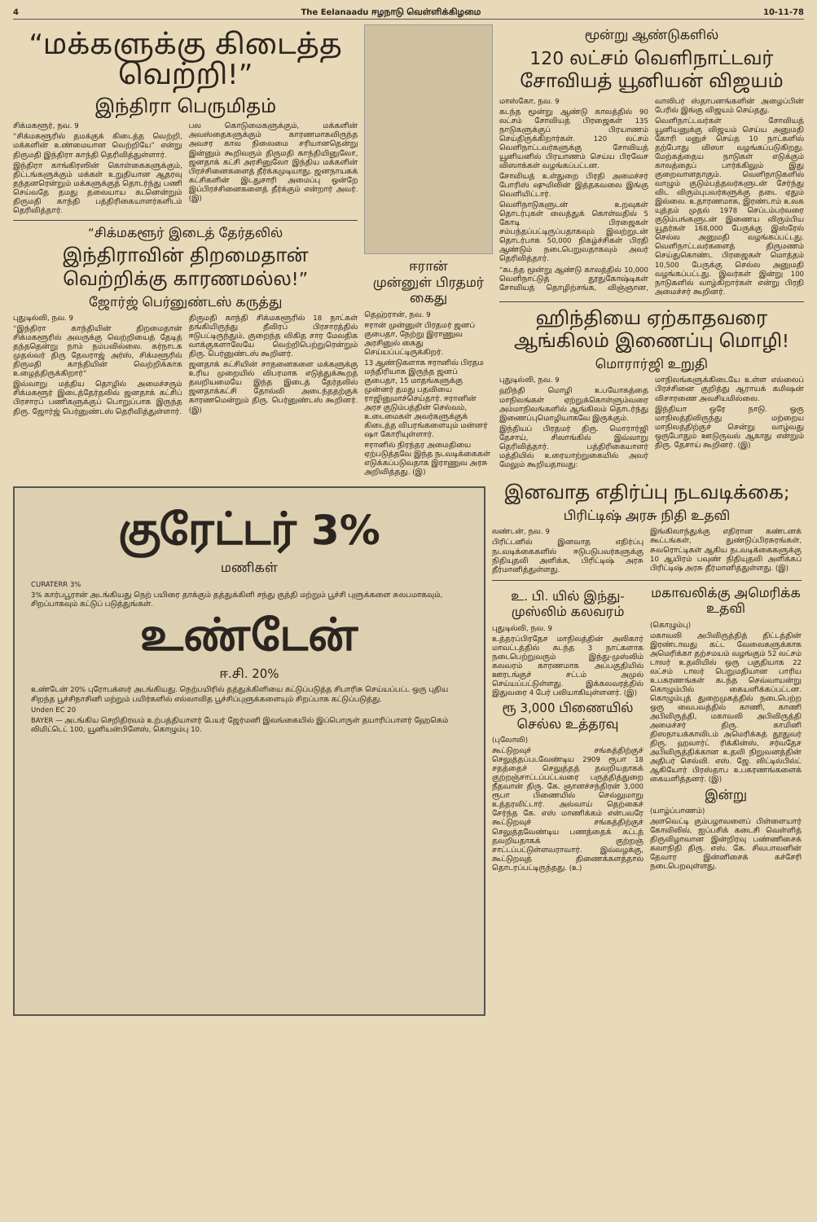4 The Eelanaadu ஈழநாடு வெள்ளிக்கிழமை 10-11-78
“மக்களுக்கு கிடைத்த வெற்றி!”
இந்திரா பெருமிதம்
சிக்மகளூர், நவ. 9
“சிக்மகளூரில் தமக்குக் கிடைத்த வெற்றி, மக்களின் உண்மையான வெற்றியே” என்று திருமதி இந்திரா காந்தி தெரிவித்துள்ளார்.
இந்திரா காங்கிரஸின் கொள்கைகளுக்கும், திட்டங்களுக்கும் மக்கள் உறுதியான ஆதரவு தந்தனரென்றும் மக்களுக்குத் தொடர்ந்து பணி செய்வதே தமது தலையாய கடனென்றும் திருமதி காந்தி பத்திரிகையாளர்களிடம் தெரிவித்தார்.
பல கொடுமைகளுக்கும், மக்களின் அவஸ்தைகளுக்கும் காரணமாகவிருந்த அவசர கால நிலைமை சரியானதென்று இன்னும் கூறிவரும் திருமதி காந்தியினுலோ, ஜனதாக் கட்சி அரசினுலோ இந்திய மக்களின் பிரச்சினைகளைத் தீர்க்கமுடியாது. ஜனநாயகக் கட்சிகளின் இடதுசாரி அமைப்பு ஒன்றே இப்பிரச்சினைகளைத் தீர்க்கும் என்றார் அவர். (இ)
“சிக்மகளூர் இடைத் தேர்தலில்
இந்திராவின் திறமைதான் வெற்றிக்கு காரணமல்ல!”
ஜோர்ஜ் பெர்னுண்டஸ் கருத்து
புதுடில்லி, நவ. 9
“இந்திரா காந்தியின் திறமைதான் சிக்மகளூரில் அவருக்கு வெற்றியைத் தேடித் தந்ததென்று நாம் நம்பவில்லை. கர்நாடக முதல்வர் திரு தேவராஜ் அர்ஸ், சிக்மளூரில் திருமதி காந்தியின் வெற்றிக்காக உழைத்திருக்கிறார்”
இவ்வாறு மத்திய தொழில் அமைச்சரும் சிக்மகளூர் இடைத்தேர்தலில் ஜனதாக் கட்சிப் பிரசாரப் பணிகளுக்குப் பொறுப்பாக இருந்த திரு. ஜோர்ஜ் பெர்னுண்டஸ் தெரிவித்துள்ளார்.
திருமதி காந்தி சிக்மகளூரில் 18 நாட்கள் தங்கியிருந்து தீவிரப் பிரசாரத்தில் ஈடுபட்டிருந்தும், குறைந்த விகித சார மேலதிக வாக்குகளாலேயே வெற்றிபெற்றுரென்றும் திரு. பெர்னுண்டஸ் கூறினர்.
ஜனதாக் கட்சியின் சாதனைகளை மக்களுக்கு உரிய முறையில் விபரமாக எடுத்துக்கூறத் தவறியமையே இந்த இடைத் தேர்தலில் ஜனதாக்கட்சி தோல்வி அடைந்ததற்குக் காரணமென்றும் திரு. பெர்னுண்டஸ் கூறினர். (இ)
ஈரான்
முன்னுள் பிரதமர் கைது
தெஹ்ரான், நவ. 9
ஈரான் முன்னுள் பிரதமர் ஜனப் குபைதா, நேற்று இராணுவ அரசினுல் கைது செய்யப்பட்டிருக்கிறர்.
13 ஆண்டுகளாக ஈரானில் பிரதம மந்திரியாக இருந்த ஜனப் குபைதா, 15 மாதங்களுக்கு முன்னர் தமது பதவியை ராஜினுமாச்செய்தார். ஈரானின் அரச குடும்பத்தின் செல்வம், உடைமைகள் அவர்களுக்குக் கிடைத்த விபரங்களையும் மன்னர் ஷா கோரியுள்ளார்.
ஈரானில் நிரந்தர அமைதியை ஏற்படுத்தவே இந்த நடவடிக்கைகள் எடுக்கப்படுவதாக இராணுவ அரசு அறிவித்தது. (இ)
மூன்று ஆண்டுகளில்
120 லட்சம் வெளிநாட்டவர் சோவியத் யூனியன் விஜயம்
மாஸ்கோ, நவ. 9
கடந்த மூன்று ஆண்டு காலத்தில் 90 லட்சம் சோவியத் பிரஜைகள் 135 நாடுகளுக்குப் பிரயாணம் செய்திருக்கிறார்கள். 120 லட்சம் வெளிநாட்டவர்களுக்கு சோவியத் யூனியனில் பிரயாணம் செய்ய பிரவேச விஸாக்கள் வழங்கப்பட்டன.
சோவியத் உள்துறை பிரதி அமைச்சர் போரிஸ் ஷுமிலின் இத்தகவலை இங்கு வெளியிட்டார்.
வெளிநாடுகளுடன் உறவுகள் தொடர்புகள் வைத்துக் கொள்வதில் 5 கோடி பிரஜைகள் சம்பந்தப்பட்டிருப்பதாகவும் இவற்றுடன் தொடர்பாக 50,000 நிகழ்ச்சிகள் பிரதி ஆண்டும் நடைபெறுவதாகவும் அவர் தெரிவித்தார்.
“கடந்த மூன்று ஆண்டு காலத்தில் 10,000 வெளிநாட்டுத் தூதுகோஷ்டிகள் சோவியத் தொழிற்சங்க, விஞ்ஞான, வாலிபர் ஸ்தாபனங்களின் அழைப்பின் பேரில் இங்கு விஜயம் செய்தது.
வெளிநாட்டவர்கள் சோவியத் யூனியனுக்கு விஜயம் செய்ய அனுமதி கோரி மனுச் செய்த 10 நாட்களில் தற்போது விஸா வழங்கப்படுகிறது. மேற்கத்தைய நாடுகள் எடுக்கும் காலத்தைப் பார்க்கிலும் இது குறைவானதாகும். வெளிநாடுகளில் வாழும் குடும்பத்தவர்களுடன் சேர்ந்து விட விரும்புபவர்களுக்கு தடை ஏதும் இல்லை. உதாரணமாக, இரண்டாம் உலக யுத்தம் முதல் 1978 செப்டம்பர்வரை குடும்பங்களுடன் இணைய விரும்பிய யூதர்கள் 168,000 பேருக்கு இஸ்ரேல் செல்ல அனுமதி வழங்கப்பட்டது. வெளிநாட்டவர்களைத் திருமணம் செய்துகொண்ட பிரஜைகள் மொத்தம் 10,500 பேருக்கு செல்ல அனுமதி வழங்கப்பட்டது. இவர்கள் இன்று 100 நாடுகளில் வாழ்கிறார்கள் என்று பிரதி அமைச்சர் கூறினர்.
ஹிந்தியை ஏற்காதவரை ஆங்கிலம் இணைப்பு மொழி!
மொரார்ஜி உறுதி
புதுடில்லி, நவ. 9
ஹிந்தி மொழி உபயோகத்தை மாநிலங்கள் ஏற்றுக்கொள்ளும்வரை அம்மாநிலங்களில் ஆங்கிலம் தொடர்ந்து இணைப்புமொழியாகவே இருக்கும்.
இந்தியப் பிரதமர் திரு. மொரார்ஜி தேசாய், சிலாங்கில் இவ்வாறு தெரிவித்தார். பத்திரிகையாளர் மத்தியில் உரையாற்றுகையில் அவர் மேலும் கூறியதாவது:
மாநிலங்களுக்கிடையே உள்ள எல்லைப் பிரச்சினை குறித்து ஆராயக் கமிஷன் விசாரணை அவசியமில்லை.
இந்தியா ஒரே நாடு. ஒரு மாநிலத்திலிருந்து மற்றைய மாநிலத்திற்குச் சென்று வாழ்வது ஒருபோதும் ஊடுருவல் ஆகாது என்றும் திரு. தேசாய் கூறினர். (இ)
குரேட்டர் 3%
மணிகள்
CURATERR 3%
3% கார்பபூரான் அடங்கியது நெற் பயிரை தாக்கும் தத்துக்கிளி சந்து குத்தி மற்றும் பூச்சி புளுக்களை சுலபமாகவும், சிறப்பாகவும் கட்டுப் படுத்துங்கள்.
உண்டேன்
ஈ.சி. 20%
உண்டேன் 20% புரோபக்ஸர் அடங்கியது. நெற்பயிரில் தத்துக்கிளியை கட்டுப்படுத்த சிபாரிசு செய்யப்பட்ட ஒரு புதிய சிறந்த பூச்சிநாசினி மற்றும் பயிர்களில் எல்லாவித பூச்சிப்புளுக்களையும் சிறப்பாக கட்டுப்படுத்து.
Unden EC 20
BAYER — அடங்கிய செறிதிரவம் உற்பத்தியாளர் பேயர் ஜேர்மனி இலங்கையில் இப்பொருள் தயாரிப்பாளர் ஹேகெம் லிமிட்டெட் 100, யூனியன்பிளேஸ், கொழும்பு 10.
இனவாத எதிர்ப்பு நடவடிக்கை;
பிரிட்டிஷ் அரசு நிதி உதவி
லண்டன், நவ. 9
பிரிட்டனில் இனவாத எதிர்ப்பு நடவடிக்கைகளில் ஈடுபடுபவர்களுக்கு நிதியுதவி அளிக்க, பிரிட்டிஷ் அரசு தீர்மானித்துள்ளது.
இங்கிலாந்துக்கு எதிரான கண்டனக் கூட்டங்கள், துண்டுப்பிரசுரங்கள், சுவரொட்டிகள் ஆகிய நடவடிக்கைகளுக்கு 10 ஆயிரம் பவுண் நிதியுதவி அளிக்கப் பிரிட்டிஷ் அரசு தீர்மானித்துள்ளது. (இ)
உ. பி. யில் இந்து-முஸ்லிம் கலவரம்
புதுடில்லி, நவ. 9
உத்தரப்பிரதேச மாநிலத்தின் அலிகார் மாவட்டத்தில் கடந்த 3 நாட்களாக நடைபெற்றுவரும் இந்து-முஸ்லிம் கலவரம் காரணமாக அப்பகுதியில் ஊரடங்குச் சட்டம் அமுல் செய்யப்பட்டுள்ளது. இக்கலவரத்தில் இதுவரை 4 பேர் பலியாகியுள்ளனர். (இ)
ரூ 3,000 பிணையில் செல்ல உத்தரவு
(புலோலி)
கூட்டுறவுச் சங்கத்திற்குச் செலுத்தப்படவேண்டிய 2909 ரூபா 18 சதத்தைச் செலுத்தத் தவறியதாகக் குற்றஞ்சாட்டப்பட்டவரை பருத்தித்துறை நீதவான் திரு. கே. ஞானச்சந்திரன் 3,000 ரூபா பிணையில் செல்லுமாறு உத்தரவிட்டார். அல்வாய் தெற்கைச் சேர்ந்த கே. எஸ் மாணிக்கம் என்பவரே கூட்டுறவுச் சங்கத்திற்குச் செலுத்தவேண்டிய பணத்தைக் கட்டத் தவறியதாகக் குற்றஞ் சாட்டப்பட்டுள்ளவராவார். இவ்வழக்கு, கூட்டுறவுத் திணைக்களத்தால் தொடரப்பட்டிருந்தது. (உ)
மகாவலிக்கு அமெரிக்க உதவி
(கொழும்பு)
மகாவலி அபிவிருத்தித் திட்டத்தின் இரண்டாவது கட்ட வேலைகளுக்காக அமெரிக்கா தற்சமயம் வழங்கும் 52 லட்சம் டாலர் உதவியில் ஒரு பகுதியாக 22 லட்சம் டாலர் பெறுமதியான பாரிய உபகரணங்கள் கடந்த செவ்வாயன்று கொழும்பில் கையளிக்கப்பட்டன. கொழும்புத் துறைமுகத்தில் நடைபெற்ற ஒரு வைபவத்தில் காணி, காணி அபிவிருத்தி, மகாவலி அபிவிருத்தி அமைச்சர் திரு. காமினி திஸநாயக்காவிடம் அமெரிக்கத் தூதுவர் திரு. ஹவார்ட் ரிக்கின்ஸ், சர்வதேச அபிவிருத்திக்கான உதவி நிறுவனத்தின் அதிபர் செல்வி. எஸ். ஜே. லிட்டில்பில்ட் ஆகியோர் பிரஸ்தாப உபகரணங்களைக் கையளித்தனர். (இ)
இன்று
(யாழ்ப்பாணம்)
அளவெட்டி கும்பழாவளைப் பிள்ளையார் கோவிலில், ஐப்பசிக் கடைசி வெள்ளித் திருவிழாவான இன்றிரவு பண்ணிசைக் கலாநிதி திரு. எஸ். கே. சிவபாலனின் தேவார இன்னிசைக் கச்சேரி நடைபெறவுள்ளது.